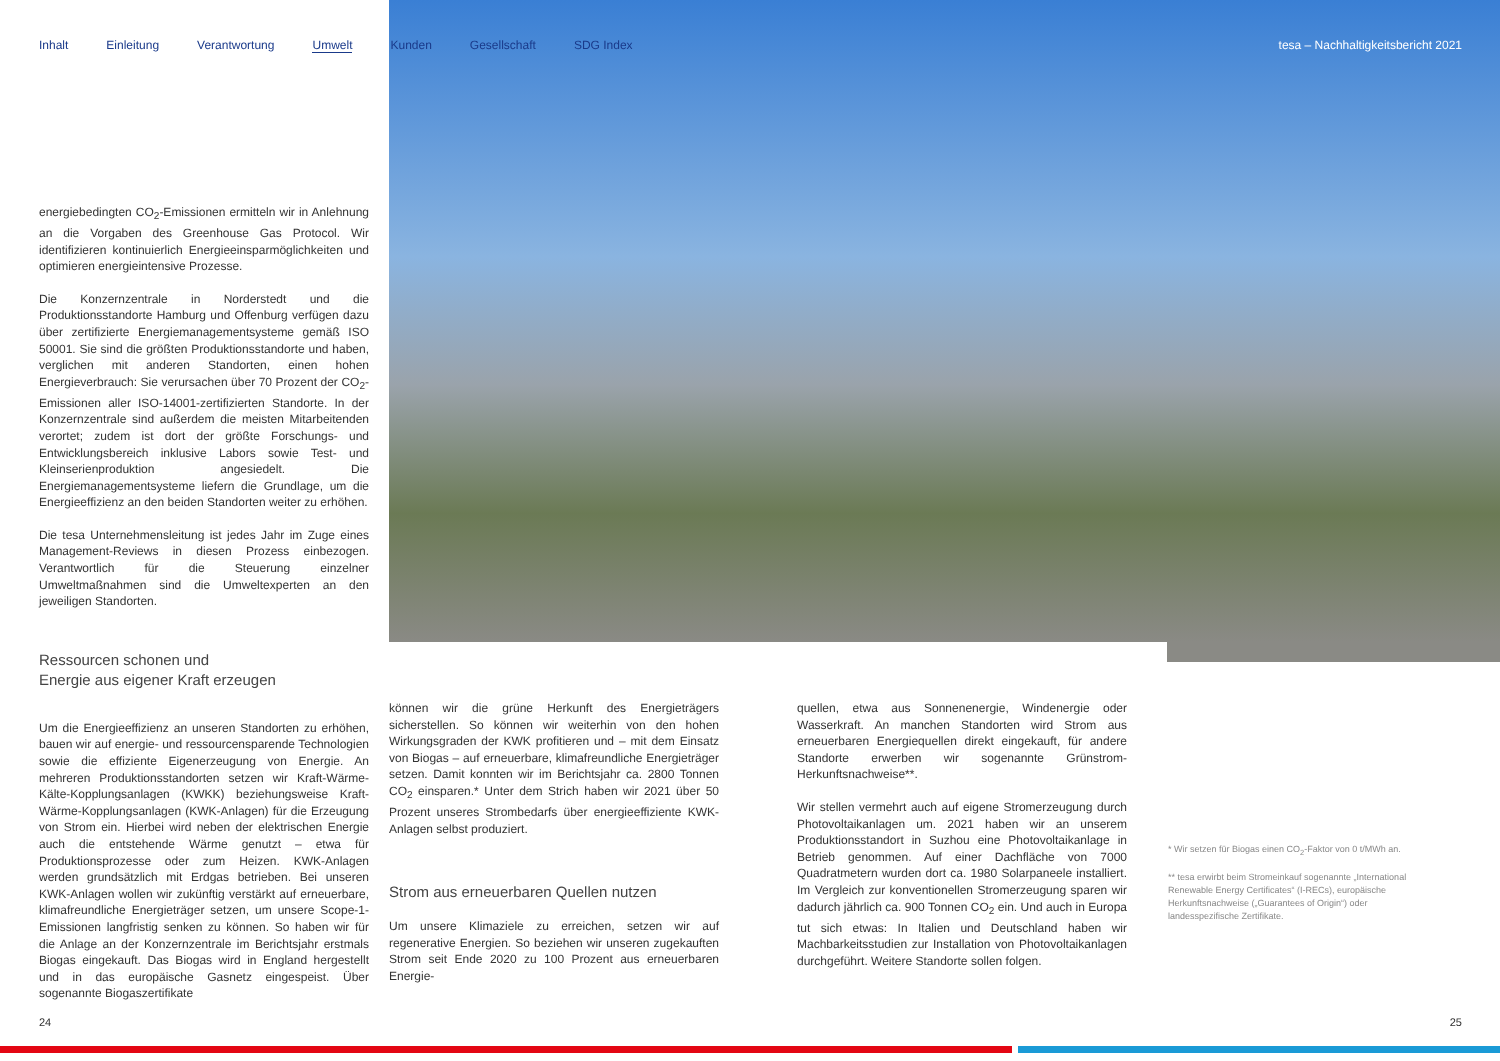Inhalt Einleitung Verantwortung Umwelt Kunden Gesellschaft SDG Index tesa – Nachhaltigkeitsbericht 2021
energiebedingten CO<sub>2</sub>-Emissionen ermitteln wir in Anlehnung an die Vorgaben des Greenhouse Gas Protocol. Wir identifizieren kontinuierlich Energieeinsparmöglichkeiten und optimieren energieintensive Prozesse.
Die Konzernzentrale in Norderstedt und die Produktionsstandorte Hamburg und Offenburg verfügen dazu über zertifizierte Energiemanagementsysteme gemäß ISO 50001. Sie sind die größten Produktionsstandorte und haben, verglichen mit anderen Standorten, einen hohen Energieverbrauch: Sie verursachen über 70 Prozent der CO<sub>2</sub>-Emissionen aller ISO-14001-zertifizierten Standorte. In der Konzernzentrale sind außerdem die meisten Mitarbeitenden verortet; zudem ist dort der größte Forschungs- und Entwicklungsbereich inklusive Labors sowie Test- und Kleinserienproduktion angesiedelt. Die Energiemanagementsysteme liefern die Grundlage, um die Energieeffizienz an den beiden Standorten weiter zu erhöhen.
Die tesa Unternehmensleitung ist jedes Jahr im Zuge eines Management-Reviews in diesen Prozess einbezogen. Verantwortlich für die Steuerung einzelner Umweltmaßnahmen sind die Umweltexperten an den jeweiligen Standorten.
Ressourcen schonen und
Energie aus eigener Kraft erzeugen
Um die Energieeffizienz an unseren Standorten zu erhöhen, bauen wir auf energie- und ressourcensparende Technologien sowie die effiziente Eigenerzeugung von Energie. An mehreren Produktionsstandorten setzen wir Kraft-Wärme-Kälte-Kopplungsanlagen (KWKK) beziehungsweise Kraft-Wärme-Kopplungsanlagen (KWK-Anlagen) für die Erzeugung von Strom ein. Hierbei wird neben der elektrischen Energie auch die entstehende Wärme genutzt – etwa für Produktionsprozesse oder zum Heizen. KWK-Anlagen werden grundsätzlich mit Erdgas betrieben. Bei unseren KWK-Anlagen wollen wir zukünftig verstärkt auf erneuerbare, klimafreundliche Energieträger setzen, um unsere Scope-1-Emissionen langfristig senken zu können. So haben wir für die Anlage an der Konzernzentrale im Berichtsjahr erstmals Biogas eingekauft. Das Biogas wird in England hergestellt und in das europäische Gasnetz eingespeist. Über sogenannte Biogaszertifikate
können wir die grüne Herkunft des Energieträgers sicherstellen. So können wir weiterhin von den hohen Wirkungsgraden der KWK profitieren und – mit dem Einsatz von Biogas – auf erneuerbare, klimafreundliche Energieträger setzen. Damit konnten wir im Berichtsjahr ca. 2800 Tonnen CO<sub>2</sub> einsparen.* Unter dem Strich haben wir 2021 über 50 Prozent unseres Strombedarfs über energieeffiziente KWK-Anlagen selbst produziert.
Strom aus erneuerbaren Quellen nutzen
Um unsere Klimaziele zu erreichen, setzen wir auf regenerative Energien. So beziehen wir unseren zugekauften Strom seit Ende 2020 zu 100 Prozent aus erneuerbaren Energie-
quellen, etwa aus Sonnenenergie, Windenergie oder Wasserkraft. An manchen Standorten wird Strom aus erneuerbaren Energiequellen direkt eingekauft, für andere Standorte erwerben wir sogenannte Grünstrom-Herkunftsnachweise**.
Wir stellen vermehrt auch auf eigene Stromerzeugung durch Photovoltaikanlagen um. 2021 haben wir an unserem Produktionsstandort in Suzhou eine Photovoltaikanlage in Betrieb genommen. Auf einer Dachfläche von 7000 Quadratmetern wurden dort ca. 1980 Solarpaneele installiert. Im Vergleich zur konventionellen Stromerzeugung sparen wir dadurch jährlich ca. 900 Tonnen CO<sub>2</sub> ein. Und auch in Europa tut sich etwas: In Italien und Deutschland haben wir Machbarkeitsstudien zur Installation von Photovoltaikanlagen durchgeführt. Weitere Standorte sollen folgen.
* Wir setzen für Biogas einen CO<sub>2</sub>-Faktor von 0 t/MWh an.
** tesa erwirbt beim Stromeinkauf sogenannte „International Renewable Energy Certificates“ (I-RECs), europäische Herkunftsnachweise („Guarantees of Origin“) oder landesspezifische Zertifikate.
24 25